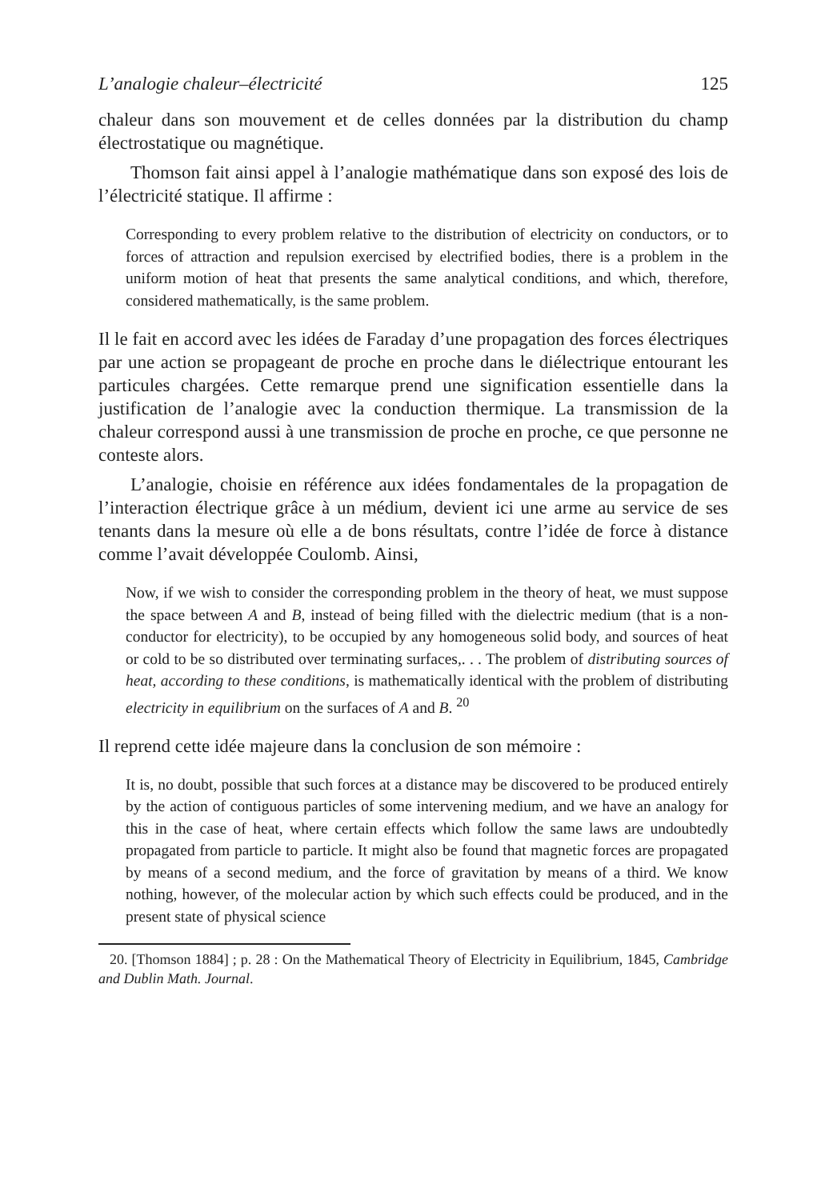L’analogie chaleur–électricité 125
chaleur dans son mouvement et de celles données par la distribution du champ électrostatique ou magnétique.
Thomson fait ainsi appel à l’analogie mathématique dans son exposé des lois de l’électricité statique. Il affirme :
Corresponding to every problem relative to the distribution of electricity on conductors, or to forces of attraction and repulsion exercised by electrified bodies, there is a problem in the uniform motion of heat that presents the same analytical conditions, and which, therefore, considered mathematically, is the same problem.
Il le fait en accord avec les idées de Faraday d’une propagation des forces électriques par une action se propageant de proche en proche dans le diélectrique entourant les particules chargées. Cette remarque prend une signification essentielle dans la justification de l’analogie avec la conduction thermique. La transmission de la chaleur correspond aussi à une transmission de proche en proche, ce que personne ne conteste alors.
L’analogie, choisie en référence aux idées fondamentales de la propagation de l’interaction électrique grâce à un médium, devient ici une arme au service de ses tenants dans la mesure où elle a de bons résultats, contre l’idée de force à distance comme l’avait développée Coulomb. Ainsi,
Now, if we wish to consider the corresponding problem in the theory of heat, we must suppose the space between A and B, instead of being filled with the dielectric medium (that is a non-conductor for electricity), to be occupied by any homogeneous solid body, and sources of heat or cold to be so distributed over terminating surfaces,. . . The problem of distributing sources of heat, according to these conditions, is mathematically identical with the problem of distributing electricity in equilibrium on the surfaces of A and B. <sup>20</sup>
Il reprend cette idée majeure dans la conclusion de son mémoire :
It is, no doubt, possible that such forces at a distance may be discovered to be produced entirely by the action of contiguous particles of some intervening medium, and we have an analogy for this in the case of heat, where certain effects which follow the same laws are undoubtedly propagated from particle to particle. It might also be found that magnetic forces are propagated by means of a second medium, and the force of gravitation by means of a third. We know nothing, however, of the molecular action by which such effects could be produced, and in the present state of physical science
20. [Thomson 1884] ; p. 28 : On the Mathematical Theory of Electricity in Equilibrium, 1845, Cambridge and Dublin Math. Journal.